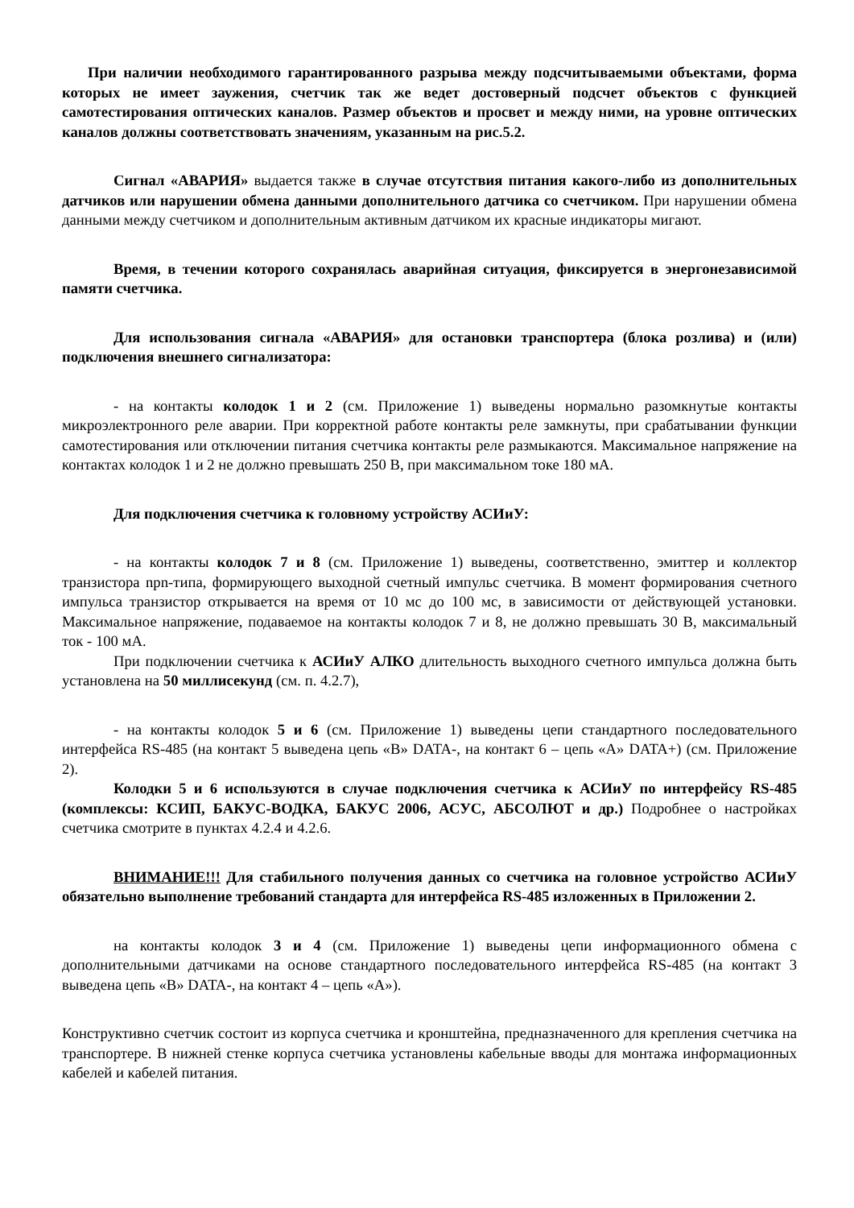При наличии необходимого гарантированного разрыва между подсчитываемыми объектами, форма которых не имеет заужения, счетчик так же ведет достоверный подсчет объектов с функцией самотестирования оптических каналов. Размер объектов и просвет и между ними, на уровне оптических каналов должны соответствовать значениям, указанным на рис.5.2.
Сигнал «АВАРИЯ» выдается также в случае отсутствия питания какого-либо из дополнительных датчиков или нарушении обмена данными дополнительного датчика со счетчиком. При нарушении обмена данными между счетчиком и дополнительным активным датчиком их красные индикаторы мигают.
Время, в течении которого сохранялась аварийная ситуация, фиксируется в энергонезависимой памяти счетчика.
Для использования сигнала «АВАРИЯ» для остановки транспортера (блока розлива) и (или) подключения внешнего сигнализатора:
- на контакты колодок 1 и 2 (см. Приложение 1) выведены нормально разомкнутые контакты микроэлектронного реле аварии. При корректной работе контакты реле замкнуты, при срабатывании функции самотестирования или отключении питания счетчика контакты реле размыкаются. Максимальное напряжение на контактах колодок 1 и 2 не должно превышать 250 В, при максимальном токе 180 мА.
Для подключения счетчика к головному устройству АСИиУ:
- на контакты колодок 7 и 8 (см. Приложение 1) выведены, соответственно, эмиттер и коллектор транзистора npn-типа, формирующего выходной счетный импульс счетчика. В момент формирования счетного импульса транзистор открывается на время от 10 мс до 100 мс, в зависимости от действующей установки. Максимальное напряжение, подаваемое на контакты колодок 7 и 8, не должно превышать 30 В, максимальный ток - 100 мА.
При подключении счетчика к АСИиУ АЛКО длительность выходного счетного импульса должна быть установлена на 50 миллисекунд (см. п. 4.2.7),
- на контакты колодок 5 и 6 (см. Приложение 1) выведены цепи стандартного последовательного интерфейса RS-485 (на контакт 5 выведена цепь «В» DATA-, на контакт 6 – цепь «А» DATA+) (см. Приложение 2).
Колодки 5 и 6 используются в случае подключения счетчика к АСИиУ по интерфейсу RS-485 (комплексы: КСИП, БАКУС-ВОДКА, БАКУС 2006, АСУС, АБСОЛЮТ и др.) Подробнее о настройках счетчика смотрите в пунктах 4.2.4 и 4.2.6.
ВНИМАНИЕ!!! Для стабильного получения данных со счетчика на головное устройство АСИиУ обязательно выполнение требований стандарта для интерфейса RS-485 изложенных в Приложении 2.
на контакты колодок 3 и 4 (см. Приложение 1) выведены цепи информационного обмена с дополнительными датчиками на основе стандартного последовательного интерфейса RS-485 (на контакт 3 выведена цепь «В» DATA-, на контакт 4 – цепь «А»).
Конструктивно счетчик состоит из корпуса счетчика и кронштейна, предназначенного для крепления счетчика на транспортере. В нижней стенке корпуса счетчика установлены кабельные вводы для монтажа информационных кабелей и кабелей питания.